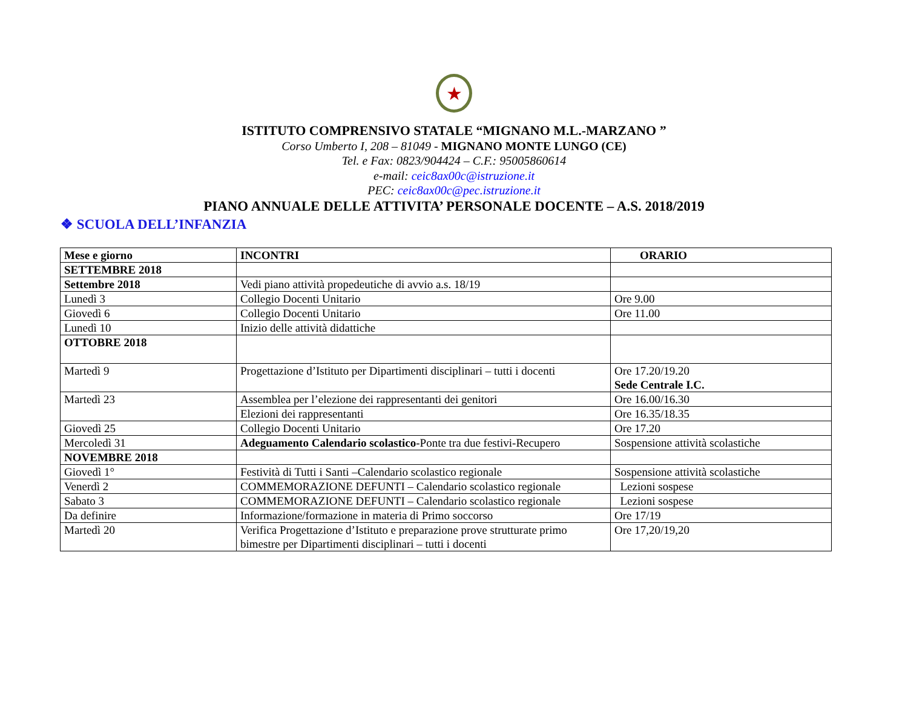★
ISTITUTO COMPRENSIVO STATALE “MIGNANO M.L.-MARZANO ”
Corso Umberto I, 208 – 81049 - MIGNANO MONTE LUNGO (CE)
Tel. e Fax: 0823/904424 – C.F.: 95005860614
e-mail: ceic8ax00c@istruzione.it
PEC: ceic8ax00c@pec.istruzione.it
PIANO ANNUALE DELLE ATTIVITA’ PERSONALE DOCENTE – A.S. 2018/2019
❖ SCUOLA DELL’INFANZIA
| Mese e giorno | INCONTRI | ORARIO |
| SETTEMBRE 2018 | | |
| Settembre 2018 | Vedi piano attività propedeutiche di avvio a.s. 18/19 | |
| Lunedì 3 | Collegio Docenti Unitario | Ore 9.00 |
| Giovedì 6 | Collegio Docenti Unitario | Ore 11.00 |
| Lunedì 10 | Inizio delle attività didattiche | |
| OTTOBRE 2018 | | |
| Martedì 9 | Progettazione d’Istituto per Dipartimenti disciplinari – tutti i docenti | Ore 17.20/19.20 Sede Centrale I.C. |
| Martedì 23 | Assemblea per l’elezione dei rappresentanti dei genitori | Ore 16.00/16.30 |
| | Elezioni dei rappresentanti | Ore 16.35/18.35 |
| Giovedì 25 | Collegio Docenti Unitario | Ore 17.20 |
| Mercoledì 31 | Adeguamento Calendario scolastico -Ponte tra due festivi-Recupero | Sospensione attività scolastiche |
| NOVEMBRE 2018 | | |
| Giovedì 1° | Festività di Tutti i Santi –Calendario scolastico regionale | Sospensione attività scolastiche |
| Venerdì 2 | COMMEMORAZIONE DEFUNTI – Calendario scolastico regionale | Lezioni sospese |
| Sabato 3 | COMMEMORAZIONE DEFUNTI – Calendario scolastico regionale | Lezioni sospese |
| Da definire | Informazione/formazione in materia di Primo soccorso | Ore 17/19 |
| Martedì 20 | Verifica Progettazione d’Istituto e preparazione prove strutturate primo bimestre per Dipartimenti disciplinari – tutti i docenti | Ore 17,20/19,20 |